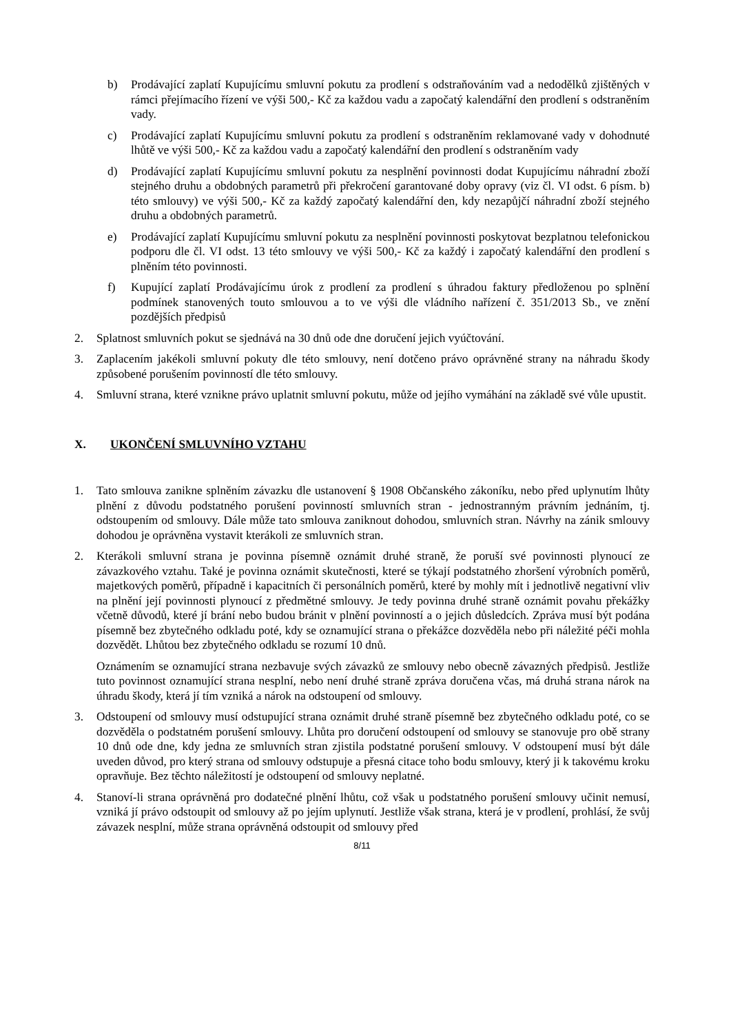b) Prodávající zaplatí Kupujícímu smluvní pokutu za prodlení s odstraňováním vad a nedodělků zjištěných v rámci přejímacího řízení ve výši 500,- Kč za každou vadu a započatý kalendářní den prodlení s odstraněním vady.
c) Prodávající zaplatí Kupujícímu smluvní pokutu za prodlení s odstraněním reklamované vady v dohodnuté lhůtě ve výši 500,- Kč za každou vadu a započatý kalendářní den prodlení s odstraněním vady
d) Prodávající zaplatí Kupujícímu smluvní pokutu za nesplnění povinnosti dodat Kupujícímu náhradní zboží stejného druhu a obdobných parametrů při překročení garantované doby opravy (viz čl. VI odst. 6 písm. b) této smlouvy) ve výši 500,- Kč za každý započatý kalendářní den, kdy nezapůjčí náhradní zboží stejného druhu a obdobných parametrů.
e) Prodávající zaplatí Kupujícímu smluvní pokutu za nesplnění povinnosti poskytovat bezplatnou telefonickou podporu dle čl. VI odst. 13 této smlouvy ve výši 500,- Kč za každý i započatý kalendářní den prodlení s plněním této povinnosti.
f) Kupující zaplatí Prodávajícímu úrok z prodlení za prodlení s úhradou faktury předloženou po splnění podmínek stanovených touto smlouvou a to ve výši dle vládního nařízení č. 351/2013 Sb., ve znění pozdějších předpisů
2. Splatnost smluvních pokut se sjednává na 30 dnů ode dne doručení jejich vyúčtování.
3. Zaplacením jakékoli smluvní pokuty dle této smlouvy, není dotčeno právo oprávněné strany na náhradu škody způsobené porušením povinností dle této smlouvy.
4. Smluvní strana, které vznikne právo uplatnit smluvní pokutu, může od jejího vymáhání na základě své vůle upustit.
X. UKONČENÍ SMLUVNÍHO VZTAHU
1. Tato smlouva zanikne splněním závazku dle ustanovení § 1908 Občanského zákoníku, nebo před uplynutím lhůty plnění z důvodu podstatného porušení povinností smluvních stran - jednostranným právním jednáním, tj. odstoupením od smlouvy. Dále může tato smlouva zaniknout dohodou, smluvních stran. Návrhy na zánik smlouvy dohodou je oprávněna vystavit kterákoli ze smluvních stran.
2. Kterákoli smluvní strana je povinna písemně oznámit druhé straně, že poruší své povinnosti plynoucí ze závazkového vztahu. Také je povinna oznámit skutečnosti, které se týkají podstatného zhoršení výrobních poměrů, majetkových poměrů, případně i kapacitních či personálních poměrů, které by mohly mít i jednotlivě negativní vliv na plnění její povinnosti plynoucí z předmětné smlouvy. Je tedy povinna druhé straně oznámit povahu překážky včetně důvodů, které jí brání nebo budou bránit v plnění povinností a o jejich důsledcích. Zpráva musí být podána písemně bez zbytečného odkladu poté, kdy se oznamující strana o překážce dozvěděla nebo při náležité péči mohla dozvědět. Lhůtou bez zbytečného odkladu se rozumí 10 dnů.
Oznámením se oznamující strana nezbavuje svých závazků ze smlouvy nebo obecně závazných předpisů. Jestliže tuto povinnost oznamující strana nesplní, nebo není druhé straně zpráva doručena včas, má druhá strana nárok na úhradu škody, která jí tím vzniká a nárok na odstoupení od smlouvy.
3. Odstoupení od smlouvy musí odstupující strana oznámit druhé straně písemně bez zbytečného odkladu poté, co se dozvěděla o podstatném porušení smlouvy. Lhůta pro doručení odstoupení od smlouvy se stanovuje pro obě strany 10 dnů ode dne, kdy jedna ze smluvních stran zjistila podstatné porušení smlouvy. V odstoupení musí být dále uveden důvod, pro který strana od smlouvy odstupuje a přesná citace toho bodu smlouvy, který ji k takovému kroku opravňuje. Bez těchto náležitostí je odstoupení od smlouvy neplatné.
4. Stanoví-li strana oprávněná pro dodatečné plnění lhůtu, což však u podstatného porušení smlouvy učinit nemusí, vzniká jí právo odstoupit od smlouvy až po jejím uplynutí. Jestliže však strana, která je v prodlení, prohlásí, že svůj závazek nesplní, může strana oprávněná odstoupit od smlouvy před
8/11